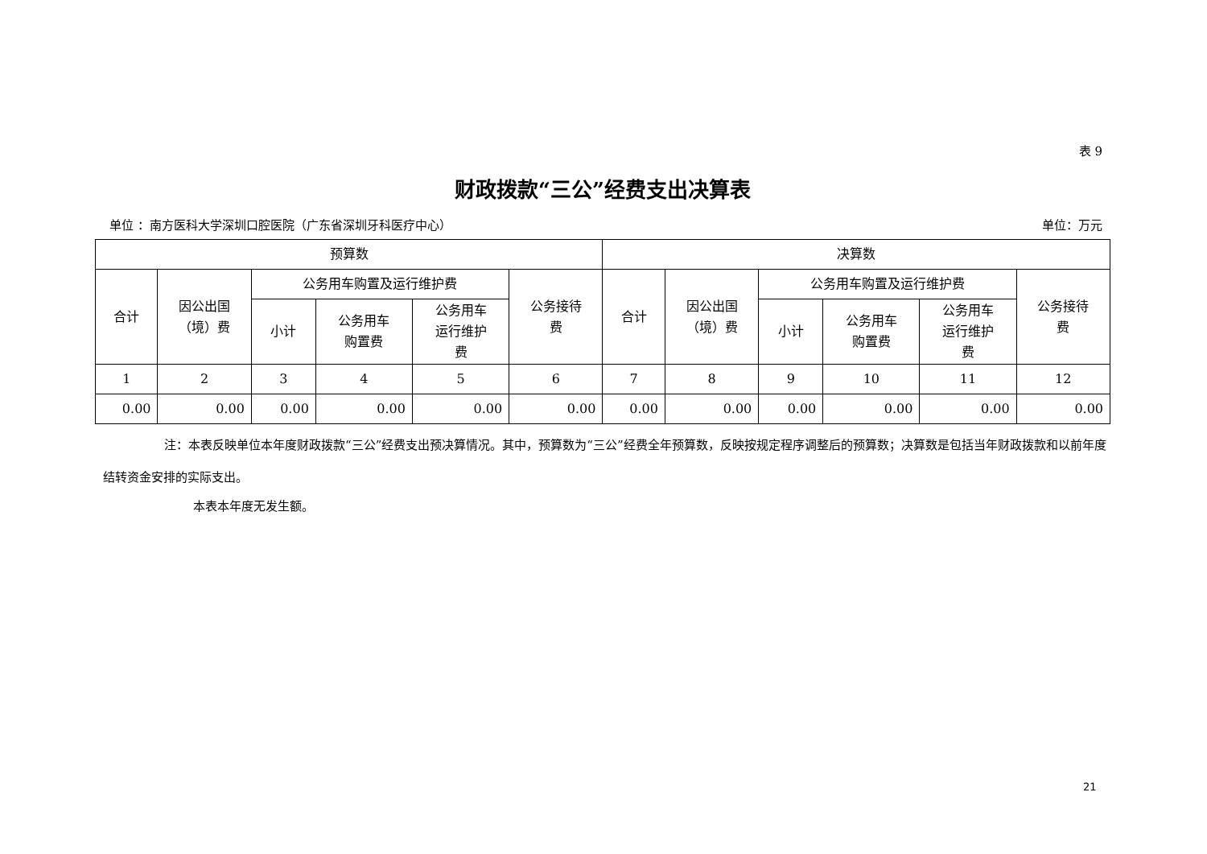表 9
财政拨款“三公”经费支出决算表
单位 ：南方医科大学深圳口腔医院（广东省深圳牙科医疗中心） 单位：万元
| 预算数 | | | | | | 决算数 | | | | | |
| --- | --- | --- | --- | --- | --- | --- | --- | --- | --- | --- | --- |
| 合计 | 因公出国 （境）费 | 公务用车购置及运行维护费 | | | 公务接待 费 | 合计 | 因公出国 （境）费 | 公务用车购置及运行维护费 | | | 公务接待 费 |
| | | 小计 | 公务用车 购置费 | 公务用车 运行维护 费 | | | | 小计 | 公务用车 购置费 | 公务用车 运行维护 费 | |
| 1 | 2 | 3 | 4 | 5 | 6 | 7 | 8 | 9 | 10 | 11 | 12 |
| 0.00 | 0.00 | 0.00 | 0.00 | 0.00 | 0.00 | 0.00 | 0.00 | 0.00 | 0.00 | 0.00 | 0.00 |
注：本表反映单位本年度财政拨款“三公”经费支出预决算情况。其中，预算数为“三公”经费全年预算数，反映按规定程序调整后的预算数；决算数是包括当年财政拨款和以前年度结转资金安排的实际支出。
本表本年度无发生额。
21